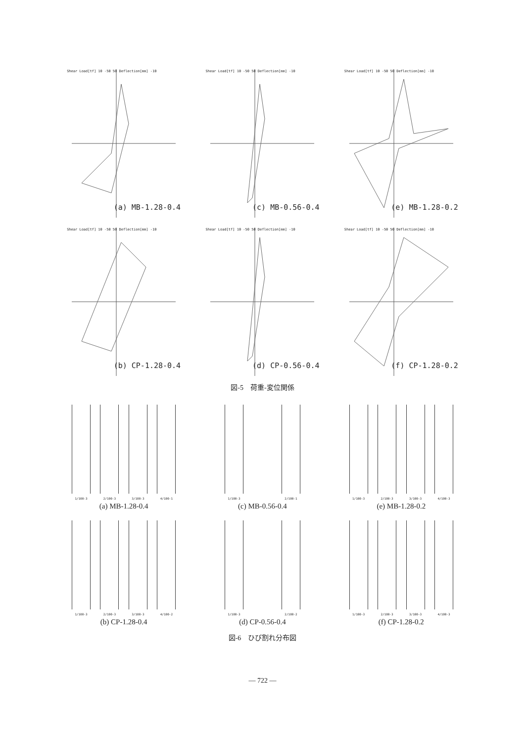Shear Load[tf] 10 -50 50 Deflection[mm] -10
(a) MB-1.28-0.4
Shear Load[tf] 10 -50 50 Deflection[mm] -10
(c) MB-0.56-0.4
Shear Load[tf] 10 -50 50 Deflection[mm] -10
(e) MB-1.28-0.2
Shear Load[tf] 10 -50 50 Deflection[mm] -10
(b) CP-1.28-0.4
Shear Load[tf] 10 -50 50 Deflection[mm] -10
(d) CP-0.56-0.4
Shear Load[tf] 10 -50 50 Deflection[mm] -10
(f) CP-1.28-0.2
図-5　荷重-変位関係
1/100-3 2/100-3 3/100-3 4/100-1
(a) MB-1.28-0.4
1/100-3 2/100-1
(c) MB-0.56-0.4
1/100-3 2/100-3 3/100-3 4/100-3
(e) MB-1.28-0.2
1/100-3 2/100-3 3/100-3 4/100-2
(b) CP-1.28-0.4
1/100-3 2/100-2
(d) CP-0.56-0.4
1/100-3 2/100-3 3/100-3 4/100-3
(f) CP-1.28-0.2
図-6　ひび割れ分布図
— 722 —